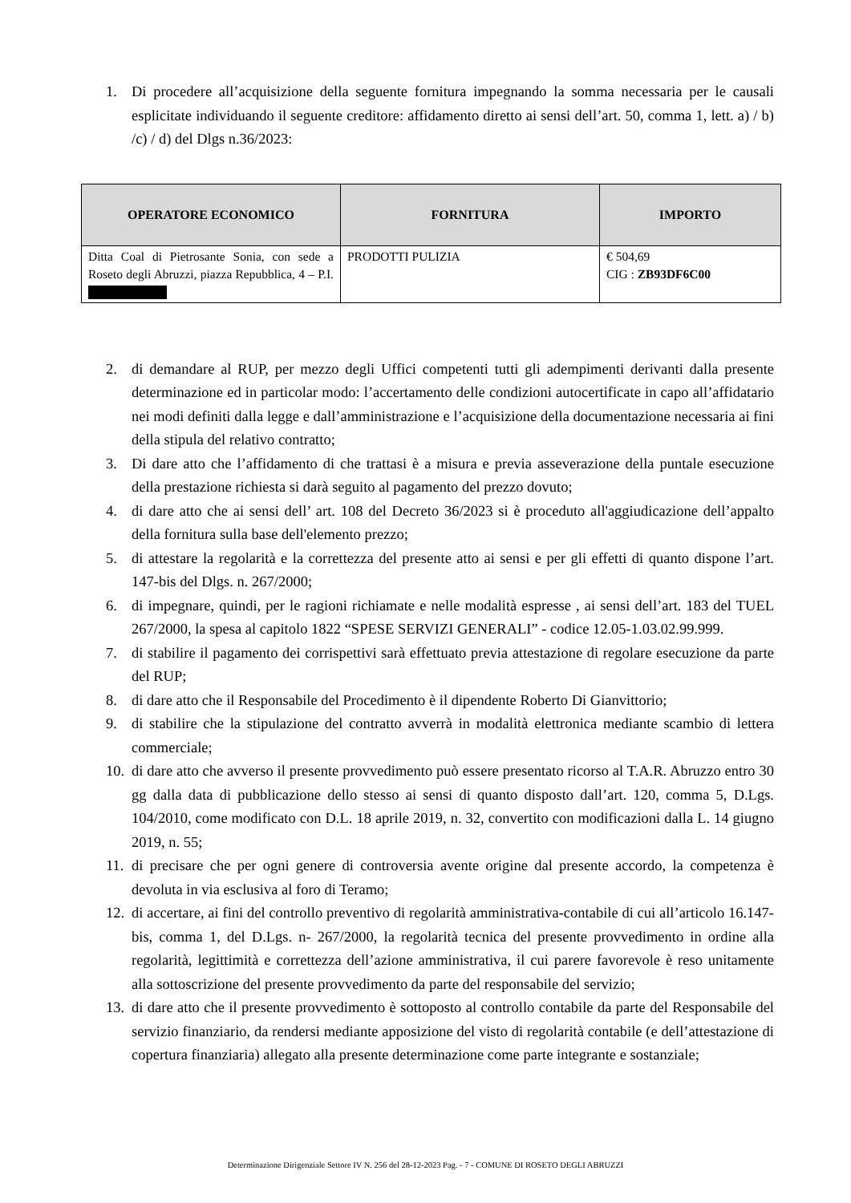1. Di procedere all’acquisizione della seguente fornitura impegnando la somma necessaria per le causali esplicitate individuando il seguente creditore: affidamento diretto ai sensi dell’art. 50, comma 1, lett. a) / b) /c) / d) del Dlgs n.36/2023:
| OPERATORE ECONOMICO | FORNITURA | IMPORTO |
| --- | --- | --- |
| Ditta Coal di Pietrosante Sonia, con sede a Roseto degli Abruzzi, piazza Repubblica, 4 – P.I. | PRODOTTI PULIZIA | € 504,69 CIG : ZB93DF6C00 |
2. di demandare al RUP, per mezzo degli Uffici competenti tutti gli adempimenti derivanti dalla presente determinazione ed in particolar modo: l’accertamento delle condizioni autocertificate in capo all’affidatario nei modi definiti dalla legge e dall’amministrazione e l’acquisizione della documentazione necessaria ai fini della stipula del relativo contratto;
3. Di dare atto che l’affidamento di che trattasi è a misura e previa asseverazione della puntale esecuzione della prestazione richiesta si darà seguito al pagamento del prezzo dovuto;
4. di dare atto che ai sensi dell’ art. 108 del Decreto 36/2023 si è proceduto all'aggiudicazione dell’appalto della fornitura sulla base dell'elemento prezzo;
5. di attestare la regolarità e la correttezza del presente atto ai sensi e per gli effetti di quanto dispone l’art. 147-bis del Dlgs. n. 267/2000;
6. di impegnare, quindi, per le ragioni richiamate e nelle modalità espresse , ai sensi dell’art. 183 del TUEL 267/2000, la spesa al capitolo 1822 “SPESE SERVIZI GENERALI” - codice 12.05-1.03.02.99.999.
7. di stabilire il pagamento dei corrispettivi sarà effettuato previa attestazione di regolare esecuzione da parte del RUP;
8. di dare atto che il Responsabile del Procedimento è il dipendente Roberto Di Gianvittorio;
9. di stabilire che la stipulazione del contratto avverrà in modalità elettronica mediante scambio di lettera commerciale;
10. di dare atto che avverso il presente provvedimento può essere presentato ricorso al T.A.R. Abruzzo entro 30 gg dalla data di pubblicazione dello stesso ai sensi di quanto disposto dall’art. 120, comma 5, D.Lgs. 104/2010, come modificato con D.L. 18 aprile 2019, n. 32, convertito con modificazioni dalla L. 14 giugno 2019, n. 55;
11. di precisare che per ogni genere di controversia avente origine dal presente accordo, la competenza è devoluta in via esclusiva al foro di Teramo;
12. di accertare, ai fini del controllo preventivo di regolarità amministrativa-contabile di cui all’articolo 16.147-bis, comma 1, del D.Lgs. n- 267/2000, la regolarità tecnica del presente provvedimento in ordine alla regolarità, legittimità e correttezza dell’azione amministrativa, il cui parere favorevole è reso unitamente alla sottoscrizione del presente provvedimento da parte del responsabile del servizio;
13. di dare atto che il presente provvedimento è sottoposto al controllo contabile da parte del Responsabile del servizio finanziario, da rendersi mediante apposizione del visto di regolarità contabile (e dell’attestazione di copertura finanziaria) allegato alla presente determinazione come parte integrante e sostanziale;
Determinazione Dirigenziale Settore IV N. 256 del 28-12-2023 Pag. - 7 - COMUNE DI ROSETO DEGLI ABRUZZI